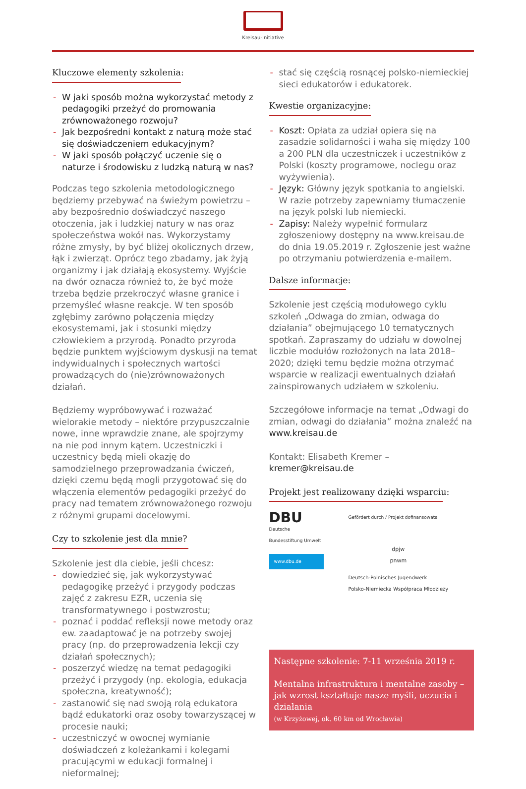Kreisau-Initiative
Kluczowe elementy szkolenia:
- W jaki sposób można wykorzystać metody z pedagogiki przeżyć do promowania zrównoważonego rozwoju?
- Jak bezpośredni kontakt z naturą może stać się doświadczeniem edukacyjnym?
- W jaki sposób połączyć uczenie się o naturze i środowisku z ludzką naturą w nas?
Podczas tego szkolenia metodologicznego będziemy przebywać na świeżym powietrzu – aby bezpośrednio doświadczyć naszego otoczenia, jak i ludzkiej natury w nas oraz społeczeństwa wokół nas. Wykorzystamy różne zmysły, by być bliżej okolicznych drzew, łąk i zwierząt. Oprócz tego zbadamy, jak żyją organizmy i jak działają ekosystemy. Wyjście na dwór oznacza również to, że być może trzeba będzie przekroczyć własne granice i przemyśleć własne reakcje. W ten sposób zgłębimy zarówno połączenia między ekosystemami, jak i stosunki między człowiekiem a przyrodą. Ponadto przyroda będzie punktem wyjściowym dyskusji na temat indywidualnych i społecznych wartości prowadzących do (nie)zrównoważonych działań.
Będziemy wypróbowywać i rozważać wielorakie metody – niektóre przypuszczalnie nowe, inne wprawdzie znane, ale spojrzymy na nie pod innym kątem. Uczestniczki i uczestnicy będą mieli okazję do samodzielnego przeprowadzania ćwiczeń, dzięki czemu będą mogli przygotować się do włączenia elementów pedagogiki przeżyć do pracy nad tematem zrównoważonego rozwoju z różnymi grupami docelowymi.
Czy to szkolenie jest dla mnie?
Szkolenie jest dla ciebie, jeśli chcesz:
- dowiedzieć się, jak wykorzystywać pedagogikę przeżyć i przygody podczas zajęć z zakresu EZR, uczenia się transformatywnego i postwzrostu;
- poznać i poddać refleksji nowe metody oraz ew. zaadaptować je na potrzeby swojej pracy (np. do przeprowadzenia lekcji czy działań społecznych);
- poszerzyć wiedzę na temat pedagogiki przeżyć i przygody (np. ekologia, edukacja społeczna, kreatywność);
- zastanowić się nad swoją rolą edukatora bądź edukatorki oraz osoby towarzyszącej w procesie nauki;
- uczestniczyć w owocnej wymianie doświadczeń z koleżankami i kolegami pracującymi w edukacji formalnej i nieformalnej;
- stać się częścią rosnącej polsko-niemieckiej sieci edukatorów i edukatorek.
Kwestie organizacyjne:
- Koszt: Opłata za udział opiera się na zasadzie solidarności i waha się między 100 a 200 PLN dla uczestniczek i uczestników z Polski (koszty programowe, noclegu oraz wyżywienia).
- Język: Główny język spotkania to angielski. W razie potrzeby zapewniamy tłumaczenie na język polski lub niemiecki.
- Zapisy: Należy wypełnić formularz zgłoszeniowy dostępny na www.kreisau.de do dnia 19.05.2019 r. Zgłoszenie jest ważne po otrzymaniu potwierdzenia e-mailem.
Dalsze informacje:
Szkolenie jest częścią modułowego cyklu szkoleń „Odwaga do zmian, odwaga do działania” obejmującego 10 tematycznych spotkań. Zapraszamy do udziału w dowolnej liczbie modułów rozłożonych na lata 2018–2020; dzięki temu będzie można otrzymać wsparcie w realizacji ewentualnych działań zainspirowanych udziałem w szkoleniu.
Szczegółowe informacje na temat „Odwagi do zmian, odwagi do działania” można znaleźć na www.kreisau.de
Kontakt: Elisabeth Kremer – kremer@kreisau.de
Projekt jest realizowany dzięki wsparciu:
DBU
Deutsche
Bundesstiftung Umwelt
www.dbu.de
Gefördert durch / Projekt dofinansowata
dpjw
pnwm
Deutsch-Polnisches Jugendwerk
Polsko-Niemiecka Współpraca Młodzieży
Następne szkolenie: 7-11 września 2019 r.
Mentalna infrastruktura i mentalne zasoby – jak wzrost kształtuje nasze myśli, uczucia i działania
(w Krzyżowej, ok. 60 km od Wrocławia)